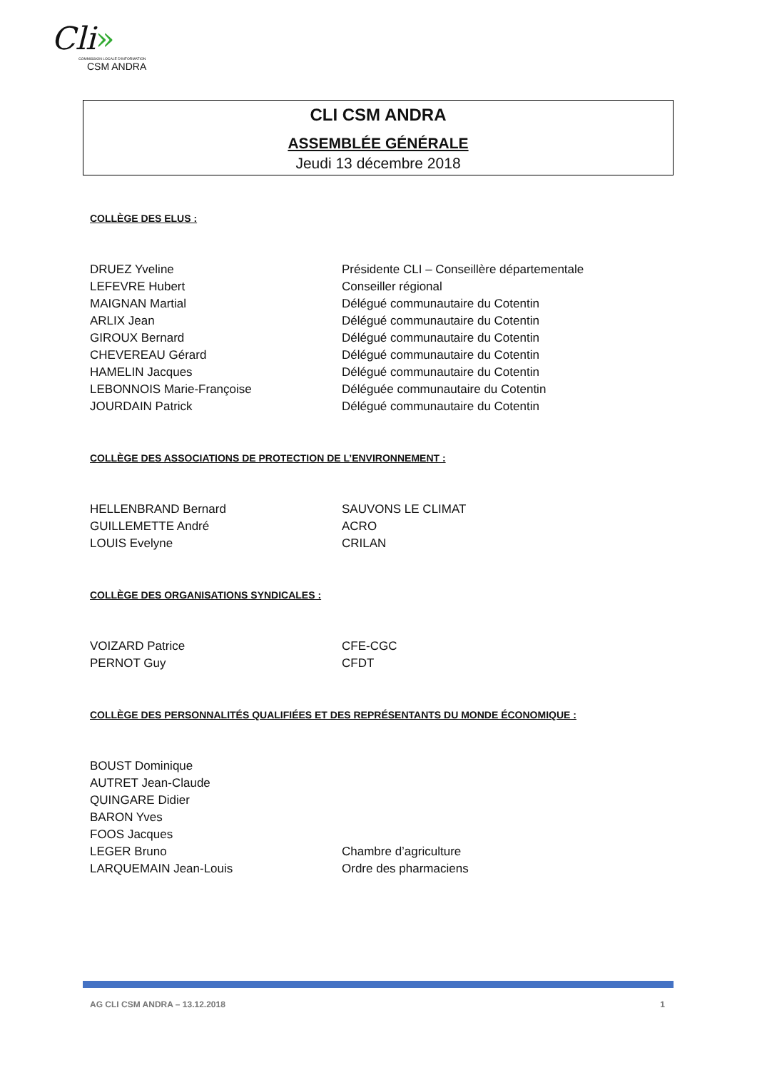Cli»
COMMISSION LOCALE D'INFORMATION
CSM ANDRA
CLI CSM ANDRA
ASSEMBLÉE GÉNÉRALE
Jeudi 13 décembre 2018
COLLÈGE DES ELUS :
| DRUEZ Yveline | Présidente CLI – Conseillère départementale |
| LEFEVRE Hubert | Conseiller régional |
| MAIGNAN Martial | Délégué communautaire du Cotentin |
| ARLIX Jean | Délégué communautaire du Cotentin |
| GIROUX Bernard | Délégué communautaire du Cotentin |
| CHEVEREAU Gérard | Délégué communautaire du Cotentin |
| HAMELIN Jacques | Délégué communautaire du Cotentin |
| LEBONNOIS Marie-Françoise | Déléguée communautaire du Cotentin |
| JOURDAIN Patrick | Délégué communautaire du Cotentin |
COLLÈGE DES ASSOCIATIONS DE PROTECTION DE L’ENVIRONNEMENT :
| HELLENBRAND Bernard | SAUVONS LE CLIMAT |
| GUILLEMETTE André | ACRO |
| LOUIS Evelyne | CRILAN |
COLLÈGE DES ORGANISATIONS SYNDICALES :
| VOIZARD Patrice | CFE-CGC |
| PERNOT Guy | CFDT |
COLLÈGE DES PERSONNALITÉS QUALIFIÉES ET DES REPRÉSENTANTS DU MONDE ÉCONOMIQUE :
| BOUST Dominique | |
| AUTRET Jean-Claude | |
| QUINGARE Didier | |
| BARON Yves | |
| FOOS Jacques | |
| LEGER Bruno | Chambre d’agriculture |
| LARQUEMAIN Jean-Louis | Ordre des pharmaciens |
AG CLI CSM ANDRA – 13.12.2018 1